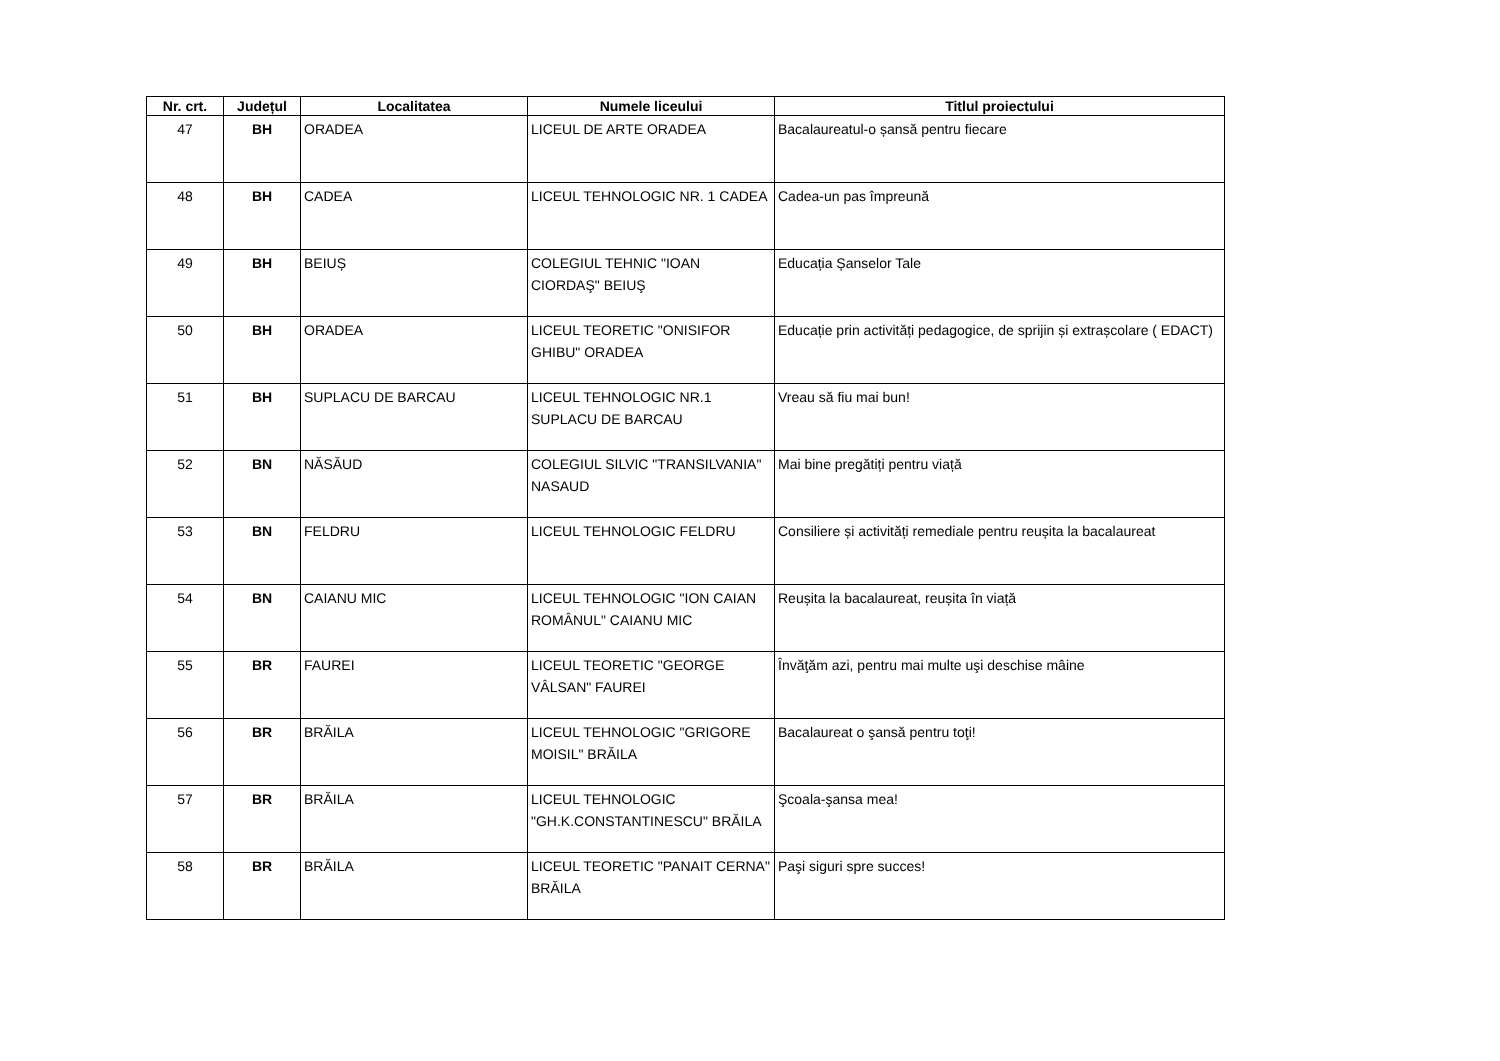| Nr. crt. | Județul | Localitatea | Numele liceului | Titlul proiectului |
| --- | --- | --- | --- | --- |
| 47 | BH | ORADEA | LICEUL DE ARTE ORADEA | Bacalaureatul-o șansă pentru fiecare |
| 48 | BH | CADEA | LICEUL TEHNOLOGIC NR. 1 CADEA | Cadea-un pas împreună |
| 49 | BH | BEIUȘ | COLEGIUL TEHNIC "IOAN CIORDAŞ" BEIUŞ | Educația Șanselor Tale |
| 50 | BH | ORADEA | LICEUL TEORETIC "ONISIFOR GHIBU" ORADEA | Educație prin activități pedagogice, de sprijin și extrașcolare ( EDACT) |
| 51 | BH | SUPLACU DE BARCAU | LICEUL TEHNOLOGIC NR.1 SUPLACU DE BARCAU | Vreau să fiu mai bun! |
| 52 | BN | NĂSĂUD | COLEGIUL SILVIC "TRANSILVANIA" NASAUD | Mai bine pregătiți pentru viață |
| 53 | BN | FELDRU | LICEUL TEHNOLOGIC FELDRU | Consiliere și activități remediale pentru reușita la bacalaureat |
| 54 | BN | CAIANU MIC | LICEUL TEHNOLOGIC "ION CAIAN ROMÂNUL" CAIANU MIC | Reușita la bacalaureat, reușita în viață |
| 55 | BR | FAUREI | LICEUL TEORETIC "GEORGE VÂLSAN" FAUREI | Învăţăm azi, pentru mai multe uşi deschise mâine |
| 56 | BR | BRĂILA | LICEUL TEHNOLOGIC "GRIGORE MOISIL" BRĂILA | Bacalaureat o şansă pentru toţi! |
| 57 | BR | BRĂILA | LICEUL TEHNOLOGIC "GH.K.CONSTANTINESCU" BRĂILA | Şcoala-şansa mea! |
| 58 | BR | BRĂILA | LICEUL TEORETIC "PANAIT CERNA" BRĂILA | Paşi siguri spre succes! |